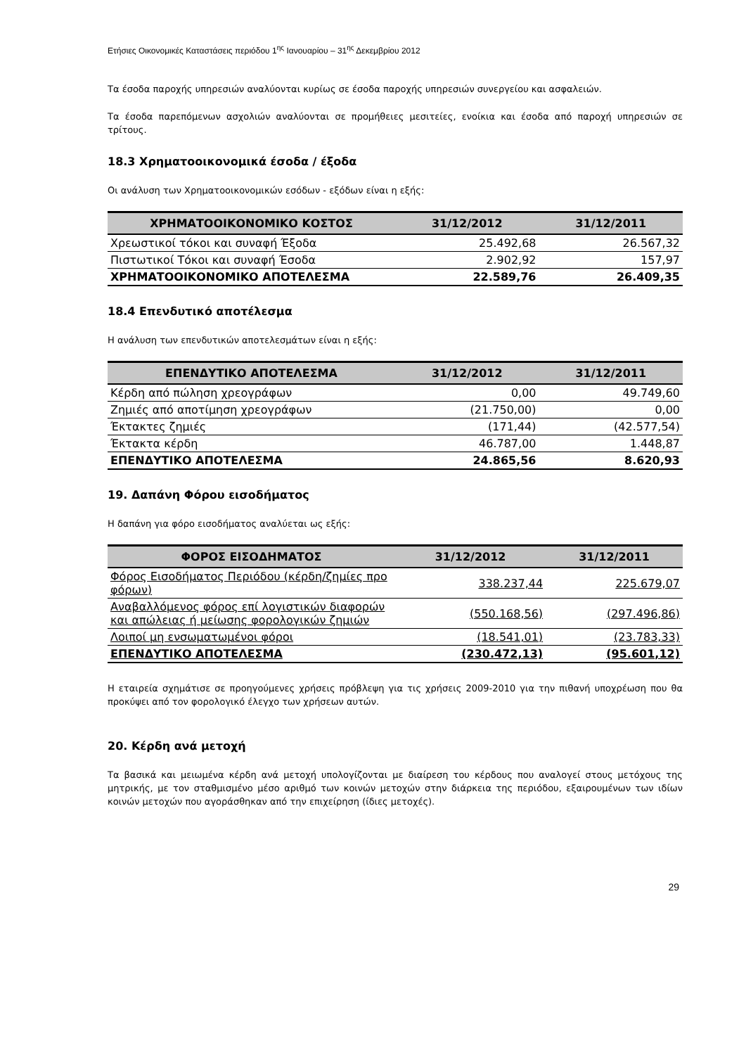Ετήσιες Οικονομικές Καταστάσεις περιόδου 1<sup>ης</sup> Ιανουαρίου – 31<sup>ης</sup> Δεκεμβρίου 2012
Τα έσοδα παροχής υπηρεσιών αναλύονται κυρίως σε έσοδα παροχής υπηρεσιών συνεργείου και ασφαλειών.
Τα έσοδα παρεπόμενων ασχολιών αναλύονται σε προμήθειες μεσιτείες, ενοίκια και έσοδα από παροχή υπηρεσιών σε τρίτους.
18.3 Χρηματοοικονομικά έσοδα / έξοδα
Οι ανάλυση των Χρηματοοικονομικών εσόδων - εξόδων είναι η εξής:
| ΧΡΗΜΑΤΟΟΙΚΟΝΟΜΙΚΟ ΚΟΣΤΟΣ | 31/12/2012 | 31/12/2011 |
| --- | --- | --- |
| Χρεωστικοί τόκοι και συναφή Έξοδα | 25.492,68 | 26.567,32 |
| Πιστωτικοί Τόκοι και συναφή Έσοδα | 2.902,92 | 157,97 |
| ΧΡΗΜΑΤΟΟΙΚΟΝΟΜΙΚΟ ΑΠΟΤΕΛΕΣΜΑ | 22.589,76 | 26.409,35 |
18.4 Επενδυτικό αποτέλεσμα
Η ανάλυση των επενδυτικών αποτελεσμάτων είναι η εξής:
| ΕΠΕΝΔΥΤΙΚΟ ΑΠΟΤΕΛΕΣΜΑ | 31/12/2012 | 31/12/2011 |
| --- | --- | --- |
| Κέρδη από πώληση χρεογράφων | 0,00 | 49.749,60 |
| Ζημιές από αποτίμηση χρεογράφων | (21.750,00) | 0,00 |
| Έκτακτες ζημιές | (171,44) | (42.577,54) |
| Έκτακτα κέρδη | 46.787,00 | 1.448,87 |
| ΕΠΕΝΔΥΤΙΚΟ ΑΠΟΤΕΛΕΣΜΑ | 24.865,56 | 8.620,93 |
19. Δαπάνη Φόρου εισοδήματος
Η δαπάνη για φόρο εισοδήματος αναλύεται ως εξής:
| ΦΟΡΟΣ ΕΙΣΟΔΗΜΑΤΟΣ | 31/12/2012 | 31/12/2011 |
| --- | --- | --- |
| Φόρος Εισοδήματος Περιόδου (κέρδη/ζημίες προ φόρων) | 338.237,44 | 225.679,07 |
| Αναβαλλόμενος φόρος επί λογιστικών διαφορών και απώλειας ή μείωσης φορολογικών ζημιών | (550.168,56) | (297.496,86) |
| Λοιποί μη ενσωματωμένοι φόροι | (18.541,01) | (23.783,33) |
| ΕΠΕΝΔΥΤΙΚΟ ΑΠΟΤΕΛΕΣΜΑ | (230.472,13) | (95.601,12) |
Η εταιρεία σχημάτισε σε προηγούμενες χρήσεις πρόβλεψη για τις χρήσεις 2009-2010 για την πιθανή υποχρέωση που θα προκύψει από τον φορολογικό έλεγχο των χρήσεων αυτών.
20. Κέρδη ανά μετοχή
Τα βασικά και μειωμένα κέρδη ανά μετοχή υπολογίζονται με διαίρεση του κέρδους που αναλογεί στους μετόχους της μητρικής, με τον σταθμισμένο μέσο αριθμό των κοινών μετοχών στην διάρκεια της περιόδου, εξαιρουμένων των ιδίων κοινών μετοχών που αγοράσθηκαν από την επιχείρηση (ίδιες μετοχές).
29